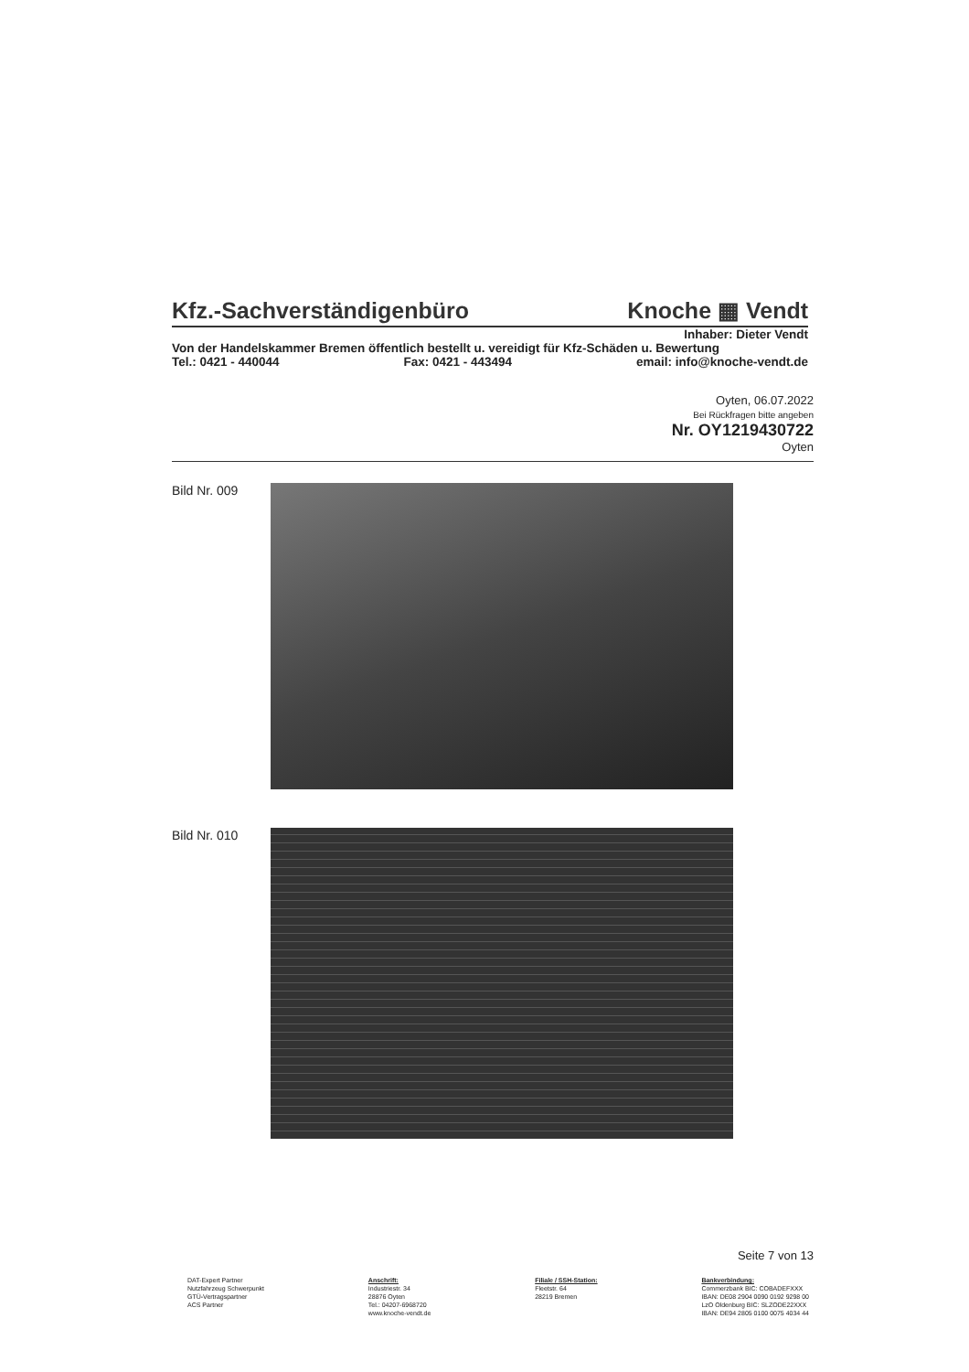Kfz.-Sachverständigenbüro Knoche ▦ Vendt
Inhaber: Dieter Vendt
Von der Handelskammer Bremen öffentlich bestellt u. vereidigt für Kfz-Schäden u. Bewertung
Tel.: 0421 - 440044 Fax: 0421 - 443494 email: info@knoche-vendt.de
Oyten, 06.07.2022
Bei Rückfragen bitte angeben
Nr. OY1219430722
Oyten
Bild Nr. 009
Bild Nr. 010
Seite 7 von 13
DAT-Expert Partner
Nutzfahrzeug Schwerpunkt
GTÜ-Vertragspartner
ACS Partner
Anschrift:
Industriestr. 34
28876 Oyten
Tel.: 04207-6968720
www.knoche-vendt.de
Filiale / SSH-Station:
Fleetstr. 64
28219 Bremen
Bankverbindung:
Commerzbank BIC: COBADEFXXX
IBAN: DE08 2904 0090 0192 9298 00
LzO Oldenburg BIC: SLZODE22XXX
IBAN: DE94 2805 0100 0075 4034 44